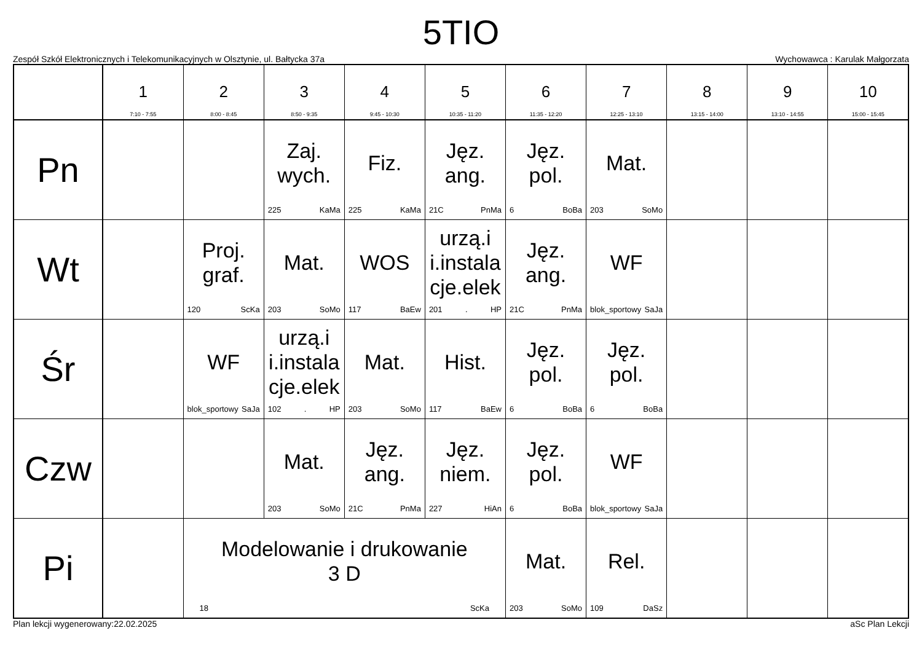5TIO
Zespół Szkół Elektronicznych i Telekomunikacyjnych w Olsztynie, ul. Bałtycka 37a Wychowawca : Karulak Małgorzata
| | 1 7:10 - 7:55 | 2 8:00 - 8:45 | 3 8:50 - 9:35 | 4 9:45 - 10:30 | 5 10:35 - 11:20 | 6 11:35 - 12:20 | 7 12:25 - 13:10 | 8 13:15 - 14:00 | 9 13:10 - 14:55 | 10 15:00 - 15:45 |
| --- | --- | --- | --- | --- | --- | --- | --- | --- | --- | --- |
| Pn | | | Zaj. wych. 225 KaMa | Fiz. 225 KaMa | Jęz. ang. 21C PnMa | Jęz. pol. 6 BoBa | Mat. 203 SoMo | | | |
| Wt | | Proj. graf. 120 ScKa | Mat. 203 SoMo | WOS 117 BaEw | urzą.i i.instala cje.elek 201 . HP | Jęz. ang. 21C PnMa | WF blok_sportowy SaJa | | | |
| Śr | | WF blok_sportowy SaJa | urzą.i i.instala cje.elek 102 . HP | Mat. 203 SoMo | Hist. 117 BaEw | Jęz. pol. 6 BoBa | Jęz. pol. 6 BoBa | | | |
| Czw | | | Mat. 203 SoMo | Jęz. ang. 21C PnMa | Jęz. niem. 227 HiAn | Jęz. pol. 6 BoBa | WF blok_sportowy SaJa | | | |
| Pi | | Modelowanie i drukowanie 3 D 18 ScKa | | | | Mat. 203 SoMo | Rel. 109 DaSz | | | |
Plan lekcji wygenerowany:22.02.2025 aSc Plan Lekcji